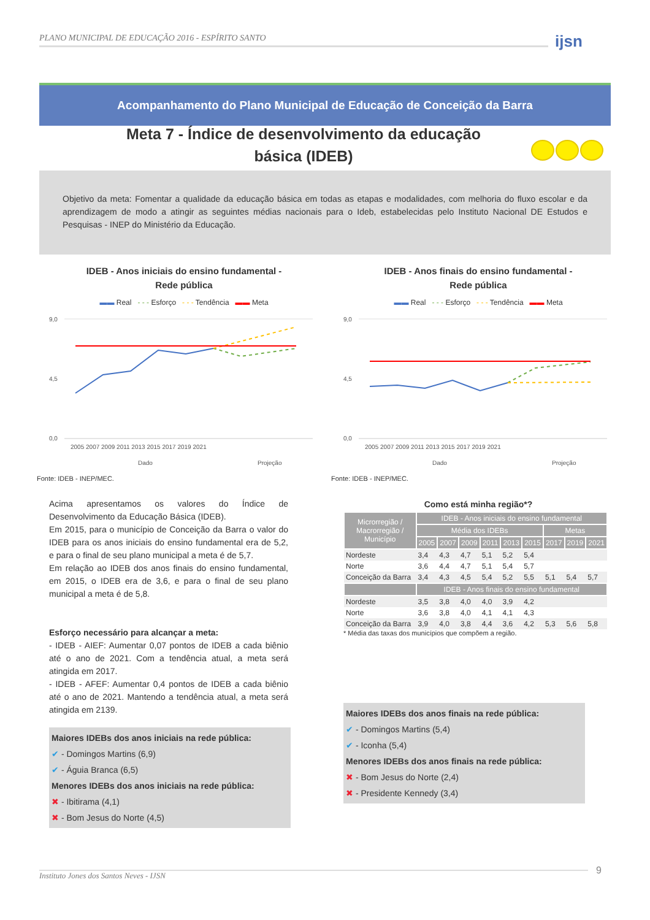PLANO MUNICIPAL DE EDUCAÇÃO 2016 - ESPÍRITO SANTO ijsn
Acompanhamento do Plano Municipal de Educação de Conceição da Barra
Meta 7 - Índice de desenvolvimento da educação básica (IDEB)
Objetivo da meta: Fomentar a qualidade da educação básica em todas as etapas e modalidades, com melhoria do fluxo escolar e da aprendizagem de modo a atingir as seguintes médias nacionais para o Ideb, estabelecidas pelo Instituto Nacional DE Estudos e Pesquisas - INEP do Ministério da Educação.
IDEB - Anos iniciais do ensino fundamental -
Rede pública
▬▬ Real - - - Esforço - - - Tendência ▬▬ Meta
9,0
0,0
4,5
2005 2007 2009 2011 2013 2015 2017 2019 2021
Dado
Projeção
Fonte: IDEB - INEP/MEC.
Acima apresentamos os valores do Índice de Desenvolvimento da Educação Básica (IDEB).
Em 2015, para o município de Conceição da Barra o valor do IDEB para os anos iniciais do ensino fundamental era de 5,2, e para o final de seu plano municipal a meta é de 5,7.
Em relação ao IDEB dos anos finais do ensino fundamental, em 2015, o IDEB era de 3,6, e para o final de seu plano municipal a meta é de 5,8.
Esforço necessário para alcançar a meta:
- IDEB - AIEF: Aumentar 0,07 pontos de IDEB a cada biênio até o ano de 2021. Com a tendência atual, a meta será atingida em 2017.
- IDEB - AFEF: Aumentar 0,4 pontos de IDEB a cada biênio até o ano de 2021. Mantendo a tendência atual, a meta será atingida em 2139.
Maiores IDEBs dos anos iniciais na rede pública:
✔ - Domingos Martins (6,9)
✔ - Águia Branca (6,5)
Menores IDEBs dos anos iniciais na rede pública:
✖ - Ibitirama (4,1)
✖ - Bom Jesus do Norte (4,5)
IDEB - Anos finais do ensino fundamental -
Rede pública
▬▬ Real - - - Esforço - - - Tendência ▬▬ Meta
9,0
0,0
4,5
2005 2007 2009 2011 2013 2015 2017 2019 2021
Dado
Projeção
Fonte: IDEB - INEP/MEC.
Como está minha região*?
| Microrregião / Macrorregião / Município | IDEB - Anos iniciais do ensino fundamental | | | | | | | | |
| --- | --- | --- | --- | --- | --- | --- | --- | --- | --- |
| | Média dos IDEBs | | | | | | Metas | | |
| | 2005 | 2007 | 2009 | 2011 | 2013 | 2015 | 2017 | 2019 | 2021 |
| Nordeste | 3,4 | 4,3 | 4,7 | 5,1 | 5,2 | 5,4 | | | |
| Norte | 3,6 | 4,4 | 4,7 | 5,1 | 5,4 | 5,7 | | | |
| Conceição da Barra | 3,4 | 4,3 | 4,5 | 5,4 | 5,2 | 5,5 | 5,1 | 5,4 | 5,7 |
| | IDEB - Anos finais do ensino fundamental | | | | | | | | |
| Nordeste | 3,5 | 3,8 | 4,0 | 4,0 | 3,9 | 4,2 | | | |
| Norte | 3,6 | 3,8 | 4,0 | 4,1 | 4,1 | 4,3 | | | |
| Conceição da Barra | 3,9 | 4,0 | 3,8 | 4,4 | 3,6 | 4,2 | 5,3 | 5,6 | 5,8 |
* Média das taxas dos municípios que compõem a região.
Maiores IDEBs dos anos finais na rede pública:
✔ - Domingos Martins (5,4)
✔ - Iconha (5,4)
Menores IDEBs dos anos finais na rede pública:
✖ - Bom Jesus do Norte (2,4)
✖ - Presidente Kennedy (3,4)
Instituto Jones dos Santos Neves - IJSN 9